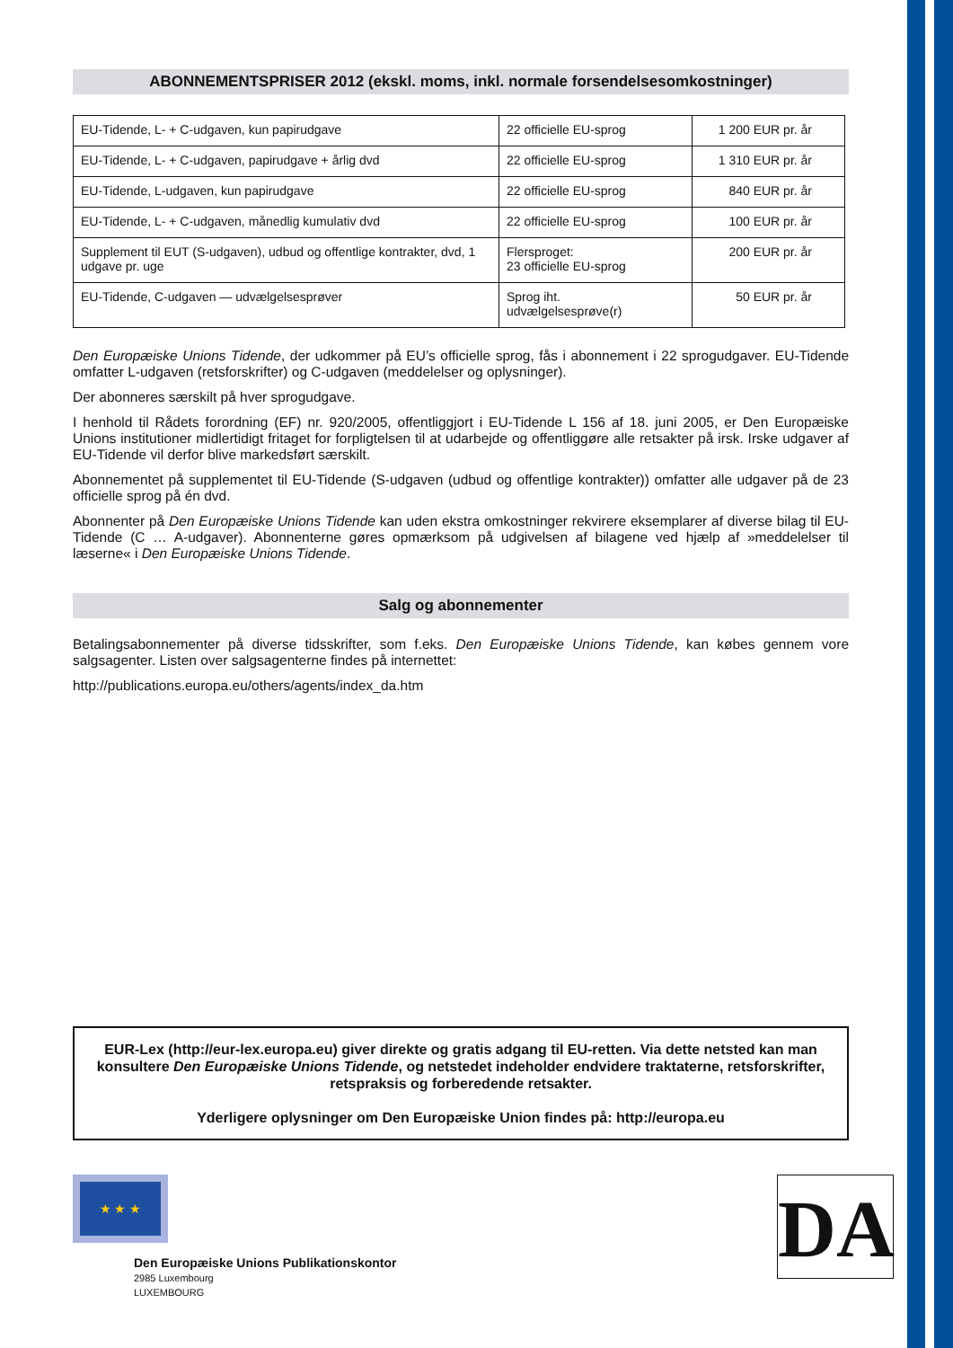ABONNEMENTSPRISER 2012 (ekskl. moms, inkl. normale forsendelsesomkostninger)
| EU-Tidende, L- + C-udgaven, kun papirudgave | 22 officielle EU-sprog | 1 200 EUR pr. år |
| EU-Tidende, L- + C-udgaven, papirudgave + årlig dvd | 22 officielle EU-sprog | 1 310 EUR pr. år |
| EU-Tidende, L-udgaven, kun papirudgave | 22 officielle EU-sprog | 840 EUR pr. år |
| EU-Tidende, L- + C-udgaven, månedlig kumulativ dvd | 22 officielle EU-sprog | 100 EUR pr. år |
| Supplement til EUT (S-udgaven), udbud og offentlige kontrakter, dvd, 1 udgave pr. uge | Flersproget: 23 officielle EU-sprog | 200 EUR pr. år |
| EU-Tidende, C-udgaven — udvælgelsesprøver | Sprog iht. udvælgelsesprøve(r) | 50 EUR pr. år |
Den Europæiske Unions Tidende, der udkommer på EU’s officielle sprog, fås i abonnement i 22 sprogudgaver. EU-Tidende omfatter L-udgaven (retsforskrifter) og C-udgaven (meddelelser og oplysninger).
Der abonneres særskilt på hver sprogudgave.
I henhold til Rådets forordning (EF) nr. 920/2005, offentliggjort i EU-Tidende L 156 af 18. juni 2005, er Den Europæiske Unions institutioner midlertidigt fritaget for forpligtelsen til at udarbejde og offentliggøre alle retsakter på irsk. Irske udgaver af EU-Tidende vil derfor blive markedsført særskilt.
Abonnementet på supplementet til EU-Tidende (S-udgaven (udbud og offentlige kontrakter)) omfatter alle udgaver på de 23 officielle sprog på én dvd.
Abonnenter på Den Europæiske Unions Tidende kan uden ekstra omkostninger rekvirere eksemplarer af diverse bilag til EU-Tidende (C … A-udgaver). Abonnenterne gøres opmærksom på udgivelsen af bilagene ved hjælp af »meddelelser til læserne« i Den Europæiske Unions Tidende.
Salg og abonnementer
Betalingsabonnementer på diverse tidsskrifter, som f.eks. Den Europæiske Unions Tidende, kan købes gennem vore salgsagenter. Listen over salgsagenterne findes på internettet:
http://publications.europa.eu/others/agents/index_da.htm
EUR-Lex (http://eur-lex.europa.eu) giver direkte og gratis adgang til EU-retten. Via dette netsted kan man konsultere Den Europæiske Unions Tidende, og netstedet indeholder endvidere traktaterne, retsforskrifter, retspraksis og forberedende retsakter.
Yderligere oplysninger om Den Europæiske Union findes på: http://europa.eu
★ ★ ★
Den Europæiske Unions Publikationskontor
2985 Luxembourg
LUXEMBOURG
DA